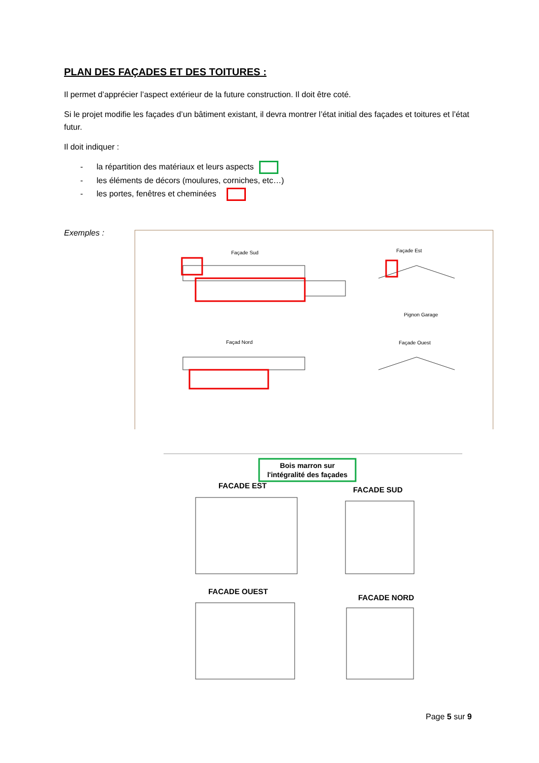PLAN DES FAÇADES ET DES TOITURES :
Il permet d’apprécier l’aspect extérieur de la future construction. Il doit être coté.
Si le projet modifie les façades d’un bâtiment existant, il devra montrer l’état initial des façades et toitures et l’état futur.
Il doit indiquer :
- la répartition des matériaux et leurs aspects
- les éléments de décors (moulures, corniches, etc…)
- les portes, fenêtres et cheminées
Exemples :
Façade Sud
Façade Est
Façad Nord
Façade Ouest
Pignon Garage
Bois marron sur
l'intégralité des façades
FACADE EST
FACADE SUD
FACADE OUEST
FACADE NORD
Page 5 sur 9